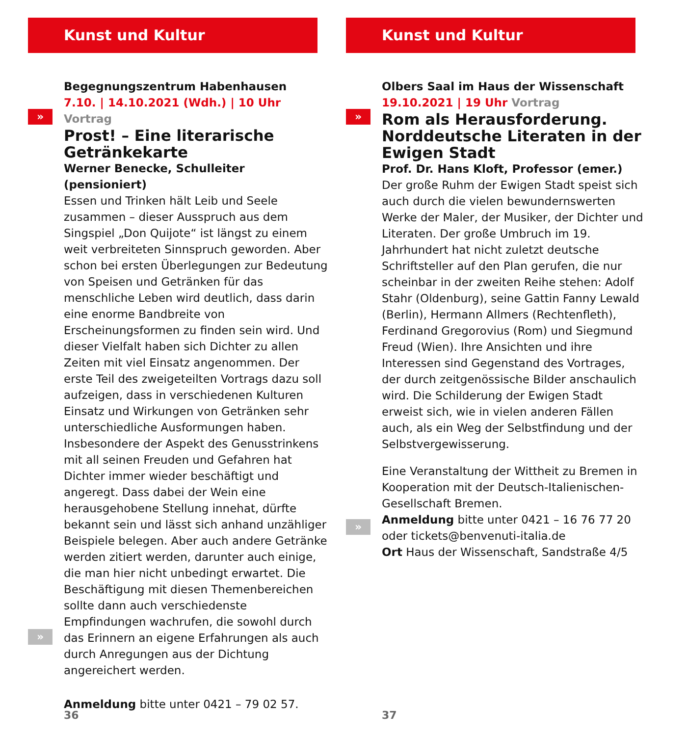Kunst und Kultur
»
»
Begegnungszentrum Habenhausen
7.10. | 14.10.2021 (Wdh.) | 10 Uhr Vortrag
Prost! – Eine literarische Getränkekarte
Werner Benecke, Schulleiter (pensioniert)
Essen und Trinken hält Leib und Seele zusammen – dieser Ausspruch aus dem Singspiel „Don Quijote“ ist längst zu einem weit verbreiteten Sinnspruch geworden. Aber schon bei ersten Überlegungen zur Bedeutung von Speisen und Getränken für das menschliche Leben wird deutlich, dass darin eine enorme Bandbreite von Erscheinungsformen zu finden sein wird. Und dieser Vielfalt haben sich Dichter zu allen Zeiten mit viel Einsatz angenommen. Der erste Teil des zweigeteilten Vortrags dazu soll aufzeigen, dass in verschiedenen Kulturen Einsatz und Wirkungen von Getränken sehr unterschiedliche Ausformungen haben. Insbesondere der Aspekt des Genusstrinkens mit all seinen Freuden und Gefahren hat Dichter immer wieder beschäftigt und angeregt. Dass dabei der Wein eine herausgehobene Stellung innehat, dürfte bekannt sein und lässt sich anhand unzähliger Beispiele belegen. Aber auch andere Getränke werden zitiert werden, darunter auch einige, die man hier nicht unbedingt erwartet. Die Beschäftigung mit diesen Themenbereichen sollte dann auch verschiedenste Empfindungen wachrufen, die sowohl durch das Erinnern an eigene Erfahrungen als auch durch Anregungen aus der Dichtung angereichert werden.
Anmeldung bitte unter 0421 – 79 02 57.
36
Kunst und Kultur
»
»
Olbers Saal im Haus der Wissenschaft
19.10.2021 | 19 Uhr Vortrag
Rom als Herausforderung. Norddeutsche Literaten in der Ewigen Stadt
Prof. Dr. Hans Kloft, Professor (emer.)
Der große Ruhm der Ewigen Stadt speist sich auch durch die vielen bewundernswerten Werke der Maler, der Musiker, der Dichter und Literaten. Der große Umbruch im 19. Jahrhundert hat nicht zuletzt deutsche Schriftsteller auf den Plan gerufen, die nur scheinbar in der zweiten Reihe stehen: Adolf Stahr (Oldenburg), seine Gattin Fanny Lewald (Berlin), Hermann Allmers (Rechtenfleth), Ferdinand Gregorovius (Rom) und Siegmund Freud (Wien). Ihre Ansichten und ihre Interessen sind Gegenstand des Vortrages, der durch zeitgenössische Bilder anschaulich wird. Die Schilderung der Ewigen Stadt erweist sich, wie in vielen anderen Fällen auch, als ein Weg der Selbstfindung und der Selbstvergewisserung.
Eine Veranstaltung der Wittheit zu Bremen in Kooperation mit der Deutsch-Italienischen-Gesellschaft Bremen.
Anmeldung bitte unter 0421 – 16 76 77 20 oder tickets@benvenuti-italia.de
Ort Haus der Wissenschaft, Sandstraße 4/5
37